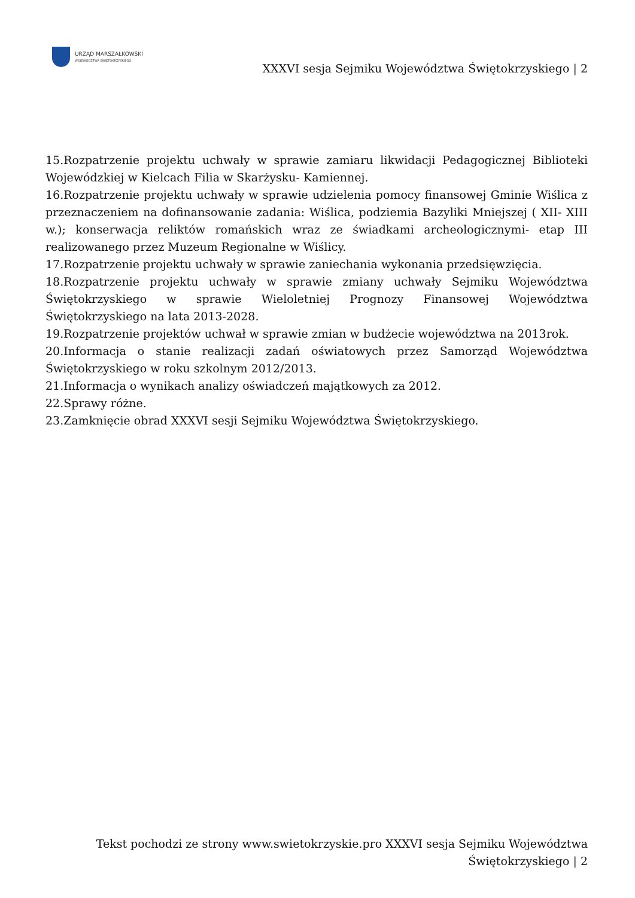URZĄD MARSZAŁKOWSKI
WOJEWÓDZTWA ŚWIĘTOKRZYSKIEGO
XXXVI sesja Sejmiku Województwa Świętokrzyskiego | 2
15.Rozpatrzenie projektu uchwały w sprawie zamiaru likwidacji Pedagogicznej Biblioteki Wojewódzkiej w Kielcach Filia w Skarżysku- Kamiennej.
16.Rozpatrzenie projektu uchwały w sprawie udzielenia pomocy finansowej Gminie Wiślica z przeznaczeniem na dofinansowanie zadania: Wiślica, podziemia Bazyliki Mniejszej ( XII- XIII w.); konserwacja reliktów romańskich wraz ze świadkami archeologicznymi- etap III realizowanego przez Muzeum Regionalne w Wiślicy.
17.Rozpatrzenie projektu uchwały w sprawie zaniechania wykonania przedsięwzięcia.
18.Rozpatrzenie projektu uchwały w sprawie zmiany uchwały Sejmiku Województwa Świętokrzyskiego w sprawie Wieloletniej Prognozy Finansowej Województwa Świętokrzyskiego na lata 2013-2028.
19.Rozpatrzenie projektów uchwał w sprawie zmian w budżecie województwa na 2013rok.
20.Informacja o stanie realizacji zadań oświatowych przez Samorząd Województwa Świętokrzyskiego w roku szkolnym 2012/2013.
21.Informacja o wynikach analizy oświadczeń majątkowych za 2012.
22.Sprawy różne.
23.Zamknięcie obrad XXXVI sesji Sejmiku Województwa Świętokrzyskiego.
Tekst pochodzi ze strony www.swietokrzyskie.pro XXXVI sesja Sejmiku Województwa Świętokrzyskiego | 2